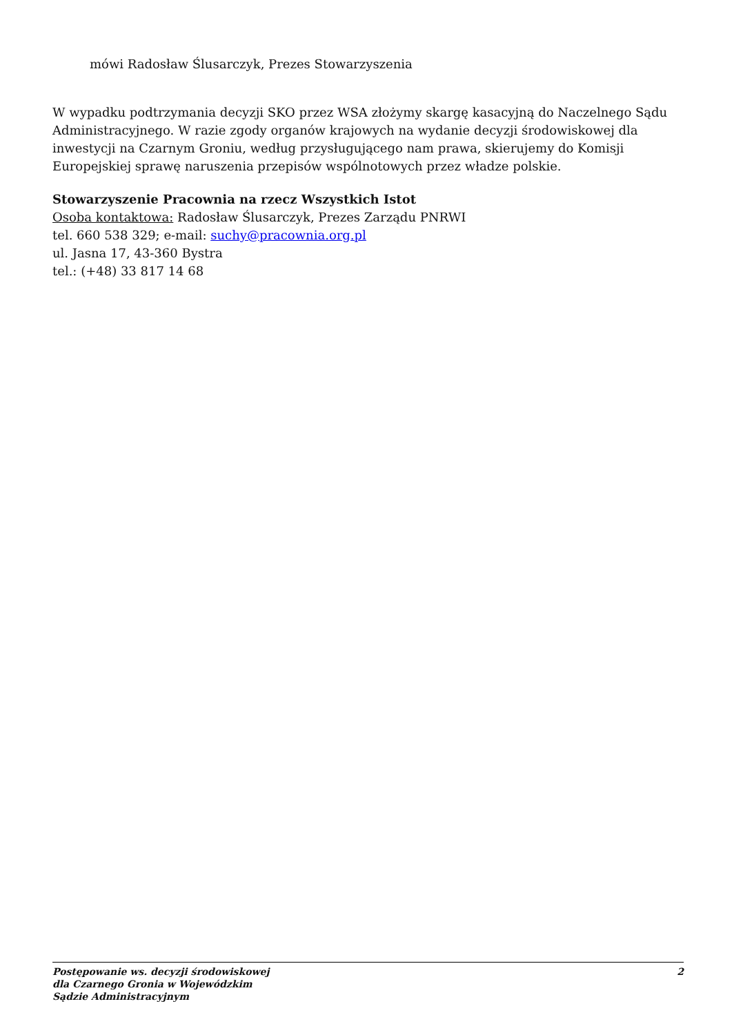mówi Radosław Ślusarczyk, Prezes Stowarzyszenia
W wypadku podtrzymania decyzji SKO przez WSA złożymy skargę kasacyjną do Naczelnego Sądu Administracyjnego. W razie zgody organów krajowych na wydanie decyzji środowiskowej dla inwestycji na Czarnym Groniu, według przysługującego nam prawa, skierujemy do Komisji Europejskiej sprawę naruszenia przepisów wspólnotowych przez władze polskie.
Stowarzyszenie Pracownia na rzecz Wszystkich Istot
Osoba kontaktowa: Radosław Ślusarczyk, Prezes Zarządu PNRWI
tel. 660 538 329; e-mail: suchy@pracownia.org.pl
ul. Jasna 17, 43-360 Bystra
tel.: (+48) 33 817 14 68
Postępowanie ws. decyzji środowiskowej
dla Czarnego Gronia w Wojewódzkim
Sądzie Administracyjnym
2